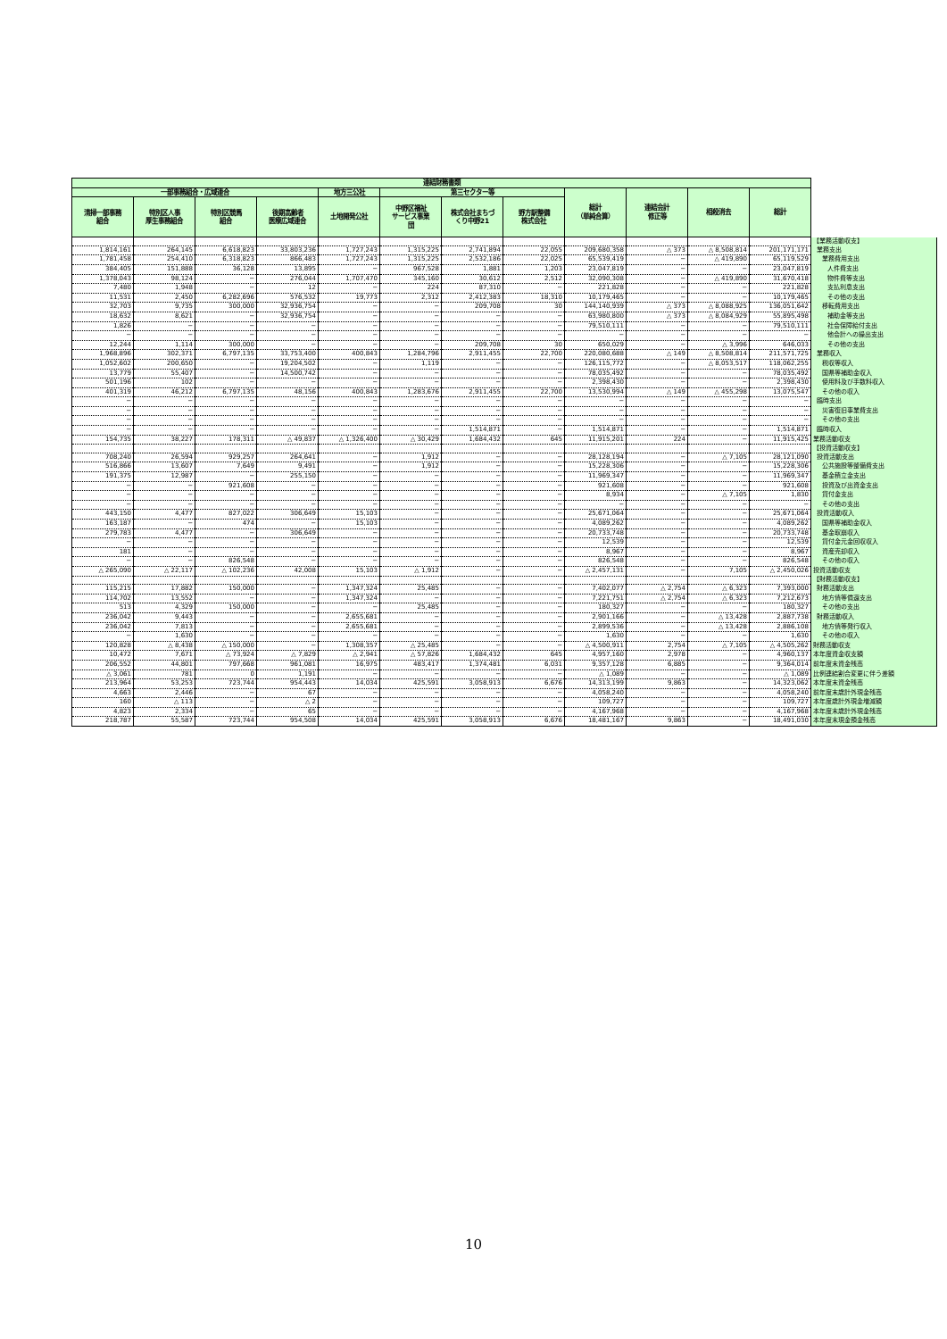| 連結財務書類 | | | | | | | | | | | | |
| --- | --- | --- | --- | --- | --- | --- | --- | --- | --- | --- | --- | --- |
| 一部事務組合・広域連合 | | | | 地方三公社 | 第三セクター等 | | | 総計 （単純合算） | 連結会計 修正等 | 相殺消去 | 総計 | |
| 清掃一部事務 組合 | 特別区人事 厚生事務組合 | 特別区競馬 組合 | 後期高齢者 医療広域連合 | 土地開発公社 | 中野区福祉 サービス事業 団 | 株式会社まちづ くり中野21 | 野方駅整備 株式会社 | | | | | |
| | | | | | | | | | | | | 【業務活動収支】 |
| 1,814,161 | 264,145 | 6,618,823 | 33,803,236 | 1,727,243 | 1,315,225 | 2,741,894 | 22,055 | 209,680,358 | △ 373 | △ 8,508,814 | 201,171,171 | 業務支出 |
| 1,781,458 | 254,410 | 6,318,823 | 866,483 | 1,727,243 | 1,315,225 | 2,532,186 | 22,025 | 65,539,419 | − | △ 419,890 | 65,119,529 | 業務費用支出 |
| 384,405 | 151,888 | 36,128 | 13,895 | − | 967,528 | 1,881 | 1,203 | 23,047,819 | − | − | 23,047,819 | 人件費支出 |
| 1,378,043 | 98,124 | − | 276,044 | 1,707,470 | 345,160 | 30,612 | 2,512 | 32,090,308 | − | △ 419,890 | 31,670,418 | 物件費等支出 |
| 7,480 | 1,948 | − | 12 | − | 224 | 87,310 | − | 221,828 | − | − | 221,828 | 支払利息支出 |
| 11,531 | 2,450 | 6,282,696 | 576,532 | 19,773 | 2,312 | 2,412,383 | 18,310 | 10,179,465 | − | − | 10,179,465 | その他の支出 |
| 32,703 | 9,735 | 300,000 | 32,936,754 | − | − | 209,708 | 30 | 144,140,939 | △ 373 | △ 8,088,925 | 136,051,642 | 移転費用支出 |
| 18,632 | 8,621 | − | 32,936,754 | − | − | − | − | 63,980,800 | △ 373 | △ 8,084,929 | 55,895,498 | 補助金等支出 |
| 1,826 | − | − | − | − | − | − | − | 79,510,111 | − | − | 79,510,111 | 社会保障給付支出 |
| − | − | − | − | − | − | − | − | − | − | − | − | 他会計への繰出支出 |
| 12,244 | 1,114 | 300,000 | − | − | − | 209,708 | 30 | 650,029 | − | △ 3,996 | 646,033 | その他の支出 |
| 1,968,896 | 302,371 | 6,797,135 | 33,753,400 | 400,843 | 1,284,796 | 2,911,455 | 22,700 | 220,080,688 | △ 149 | △ 8,508,814 | 211,571,725 | 業務収入 |
| 1,052,602 | 200,650 | − | 19,204,502 | − | 1,119 | − | − | 126,115,772 | − | △ 8,053,517 | 118,062,255 | 税収等収入 |
| 13,779 | 55,407 | − | 14,500,742 | − | − | − | − | 78,035,492 | − | − | 78,035,492 | 国県等補助金収入 |
| 501,196 | 102 | − | − | − | − | − | − | 2,398,430 | − | − | 2,398,430 | 使用料及び手数料収入 |
| 401,319 | 46,212 | 6,797,135 | 48,156 | 400,843 | 1,283,676 | 2,911,455 | 22,700 | 13,530,994 | △ 149 | △ 455,298 | 13,075,547 | その他の収入 |
| − | − | − | − | − | − | − | − | − | − | − | − | 臨時支出 |
| − | − | − | − | − | − | − | − | − | − | − | − | 災害復旧事業費支出 |
| − | − | − | − | − | − | − | − | − | − | − | − | その他の支出 |
| − | − | − | − | − | − | 1,514,871 | − | 1,514,871 | − | − | 1,514,871 | 臨時収入 |
| 154,735 | 38,227 | 178,311 | △ 49,837 | △ 1,326,400 | △ 30,429 | 1,684,432 | 645 | 11,915,201 | 224 | − | 11,915,425 | 業務活動収支 |
| | | | | | | | | | | | | 【投資活動収支】 |
| 708,240 | 26,594 | 929,257 | 264,641 | − | 1,912 | − | − | 28,128,194 | − | △ 7,105 | 28,121,090 | 投資活動支出 |
| 516,866 | 13,607 | 7,649 | 9,491 | − | 1,912 | − | − | 15,228,306 | − | − | 15,228,306 | 公共施設等整備費支出 |
| 191,375 | 12,987 | − | 255,150 | − | − | − | − | 11,969,347 | − | − | 11,969,347 | 基金積立金支出 |
| − | − | 921,608 | − | − | − | − | − | 921,608 | − | − | 921,608 | 投資及び出資金支出 |
| − | − | − | − | − | − | − | − | 8,934 | − | △ 7,105 | 1,830 | 貸付金支出 |
| − | − | − | − | − | − | − | − | − | − | − | − | その他の支出 |
| 443,150 | 4,477 | 827,022 | 306,649 | 15,103 | − | − | − | 25,671,064 | − | − | 25,671,064 | 投資活動収入 |
| 163,187 | − | 474 | − | 15,103 | − | − | − | 4,089,262 | − | − | 4,089,262 | 国県等補助金収入 |
| 279,783 | 4,477 | − | 306,649 | − | − | − | − | 20,733,748 | − | − | 20,733,748 | 基金取崩収入 |
| − | − | − | − | − | − | − | − | 12,539 | − | − | 12,539 | 貸付金元金回収収入 |
| 181 | − | − | − | − | − | − | − | 8,967 | − | − | 8,967 | 資産売却収入 |
| − | − | 826,548 | − | − | − | − | − | 826,548 | − | − | 826,548 | その他の収入 |
| △ 265,090 | △ 22,117 | △ 102,236 | 42,008 | 15,103 | △ 1,912 | − | − | △ 2,457,131 | − | 7,105 | △ 2,450,026 | 投資活動収支 |
| | | | | | | | | | | | | 【財務活動収支】 |
| 115,215 | 17,882 | 150,000 | − | 1,347,324 | 25,485 | − | − | 7,402,077 | △ 2,754 | △ 6,323 | 7,393,000 | 財務活動支出 |
| 114,702 | 13,552 | − | − | 1,347,324 | − | − | − | 7,221,751 | △ 2,754 | △ 6,323 | 7,212,673 | 地方債等償還支出 |
| 513 | 4,329 | 150,000 | − | − | 25,485 | − | − | 180,327 | − | − | 180,327 | その他の支出 |
| 236,042 | 9,443 | − | − | 2,655,681 | − | − | − | 2,901,166 | − | △ 13,428 | 2,887,738 | 財務活動収入 |
| 236,042 | 7,813 | − | − | 2,655,681 | − | − | − | 2,899,536 | − | △ 13,428 | 2,886,108 | 地方債等発行収入 |
| − | 1,630 | − | − | − | − | − | − | 1,630 | − | − | 1,630 | その他の収入 |
| 120,828 | △ 8,438 | △ 150,000 | − | 1,308,357 | △ 25,485 | − | − | △ 4,500,911 | 2,754 | △ 7,105 | △ 4,505,262 | 財務活動収支 |
| 10,472 | 7,671 | △ 73,924 | △ 7,829 | △ 2,941 | △ 57,826 | 1,684,432 | 645 | 4,957,160 | 2,978 | − | 4,960,137 | 本年度資金収支額 |
| 206,552 | 44,801 | 797,668 | 961,081 | 16,975 | 483,417 | 1,374,481 | 6,031 | 9,357,128 | 6,885 | − | 9,364,014 | 前年度末資金残高 |
| △ 3,061 | 781 | 0 | 1,191 | − | − | − | − | △ 1,089 | − | − | △ 1,089 | 比例連結割合変更に伴う差額 |
| 213,964 | 53,253 | 723,744 | 954,443 | 14,034 | 425,591 | 3,058,913 | 6,676 | 14,313,199 | 9,863 | − | 14,323,062 | 本年度末資金残高 |
| 4,663 | 2,446 | − | 67 | − | − | − | − | 4,058,240 | − | − | 4,058,240 | 前年度末歳計外現金残高 |
| 160 | △ 113 | − | △ 2 | − | − | − | − | 109,727 | − | − | 109,727 | 本年度歳計外現金増減額 |
| 4,823 | 2,334 | − | 65 | − | − | − | − | 4,167,968 | − | − | 4,167,968 | 本年度末歳計外現金残高 |
| 218,787 | 55,587 | 723,744 | 954,508 | 14,034 | 425,591 | 3,058,913 | 6,676 | 18,481,167 | 9,863 | − | 18,491,030 | 本年度末現金預金残高 |
10